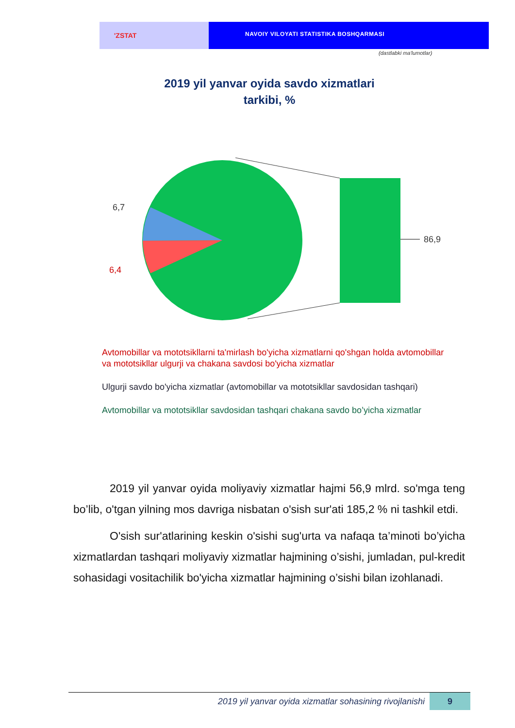'ZSTAT
NAVOIY VILOYATI STATISTIKA BOSHQARMASI
(dastlabki ma'lumotlar)
2019 yil yanvar oyida savdo xizmatlari tarkibi, %
6,7
6,4
86,9
Avtomobillar va mototsikllarni ta'mirlash bo'yicha xizmatlarni qo'shgan holda avtomobillar va mototsikllar ulgurji va chakana savdosi bo'yicha xizmatlar
Ulgurji savdo bo'yicha xizmatlar (avtomobillar va mototsikllar savdosidan tashqari)
Avtomobillar va mototsikllar savdosidan tashqari chakana savdo bo’yicha xizmatlar
2019 yil yanvar oyida moliyaviy xizmatlar hajmi 56,9 mlrd. so'mga teng bo’lib, o'tgan yilning mos davriga nisbatan o'sish sur'ati 185,2 % ni tashkil etdi.
O'sish sur'atlarining keskin o'sishi sug'urta va nafaqa ta’minoti bo’yicha xizmatlardan tashqari moliyaviy xizmatlar hajmining o’sishi, jumladan, pul-kredit sohasidagi vositachilik bo'yicha xizmatlar hajmining o’sishi bilan izohlanadi.
2019 yil yanvar oyida xizmatlar sohasining rivojlanishi
9